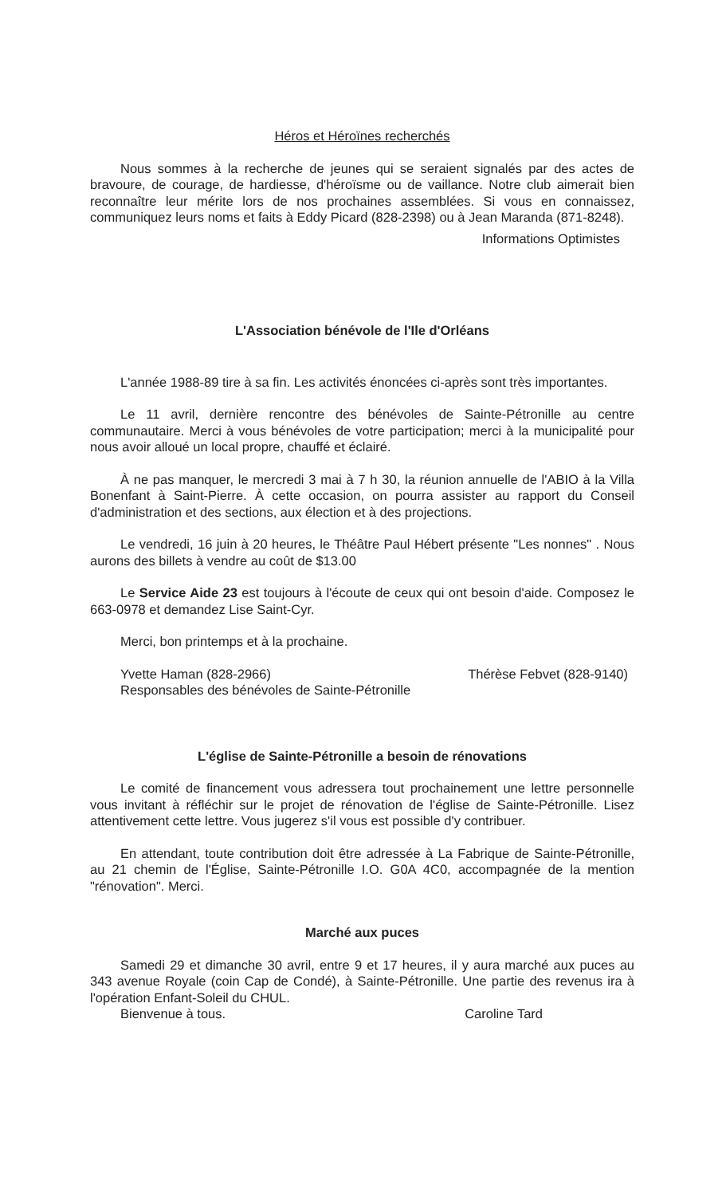Héros et Héroïnes recherchés
Nous sommes à la recherche de jeunes qui se seraient signalés par des actes de bravoure, de courage, de hardiesse, d'héroïsme ou de vaillance. Notre club aimerait bien reconnaître leur mérite lors de nos prochaines assemblées. Si vous en connaissez, communiquez leurs noms et faits à Eddy Picard (828-2398) ou à Jean Maranda (871-8248).
Informations Optimistes
L'Association bénévole de l'Ile d'Orléans
L'année 1988-89 tire à sa fin. Les activités énoncées ci-après sont très importantes.
Le 11 avril, dernière rencontre des bénévoles de Sainte-Pétronille au centre communautaire. Merci à vous bénévoles de votre participation; merci à la municipalité pour nous avoir alloué un local propre, chauffé et éclairé.
À ne pas manquer, le mercredi 3 mai à 7 h 30, la réunion annuelle de l'ABIO à la Villa Bonenfant à Saint-Pierre. À cette occasion, on pourra assister au rapport du Conseil d'administration et des sections, aux élection et à des projections.
Le vendredi, 16 juin à 20 heures, le Théâtre Paul Hébert présente "Les nonnes" . Nous aurons des billets à vendre au coût de $13.00
Le Service Aide 23 est toujours à l'écoute de ceux qui ont besoin d'aide. Composez le 663-0978 et demandez Lise Saint-Cyr.
Merci, bon printemps et à la prochaine.
Yvette Haman (828-2966) Thérèse Febvet (828-9140)
Responsables des bénévoles de Sainte-Pétronille
L'église de Sainte-Pétronille a besoin de rénovations
Le comité de financement vous adressera tout prochainement une lettre personnelle vous invitant à réfléchir sur le projet de rénovation de l'église de Sainte-Pétronille. Lisez attentivement cette lettre. Vous jugerez s'il vous est possible d'y contribuer.
En attendant, toute contribution doit être adressée à La Fabrique de Sainte-Pétronille, au 21 chemin de l'Église, Sainte-Pétronille I.O. G0A 4C0, accompagnée de la mention "rénovation". Merci.
Marché aux puces
Samedi 29 et dimanche 30 avril, entre 9 et 17 heures, il y aura marché aux puces au 343 avenue Royale (coin Cap de Condé), à Sainte-Pétronille. Une partie des revenus ira à l'opération Enfant-Soleil du CHUL.
Bienvenue à tous. Caroline Tard